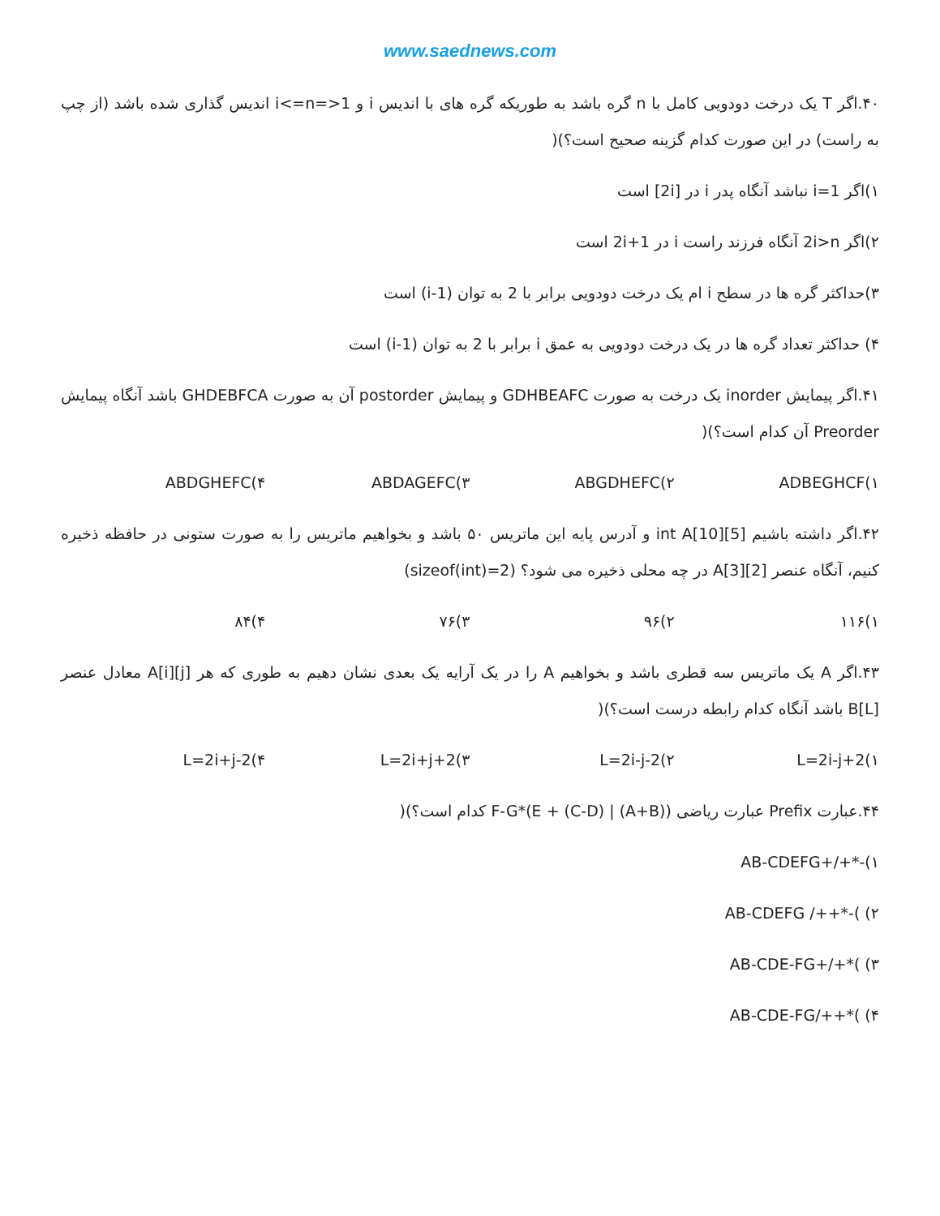www.saednews.com
۴۰.اگر T یک درخت دودویی کامل با n گره باشد به طوریکه گره های با اندیس i و 1<=i<=n اندیس گذاری شده باشد (از چپ به راست) در این صورت کدام گزینه صحیح است؟)(
۱)اگر i=1 نباشد آنگاه پدر i در [2i] است
۲)اگر 2i>n آنگاه فرزند راست i در 2i+1 است
۳)حداکثر گره ها در سطح i ام یک درخت دودویی برابر با 2 به توان (i-1) است
۴) حداکثر تعداد گره ها در یک درخت دودویی به عمق i برابر با 2 به توان (i-1) است
۴۱.اگر پیمایش inorder یک درخت به صورت GDHBEAFC و پیمایش postorder آن به صورت GHDEBFCA باشد آنگاه پیمایش Preorder آن کدام است؟)(
۱)ADBEGHCF ۲)ABGDHEFC ۳)ABDAGEFC ۴)ABDGHEFC
۴۲.اگر داشته باشیم int A[10][5] و آدرس پایه این ماتریس ۵۰ باشد و بخواهیم ماتریس را به صورت ستونی در حافظه ذخیره کنیم، آنگاه عنصر A[3][2] در چه محلی ذخیره می شود؟ (sizeof(int)=2)
۱)۱۱۶ ۲)۹۶ ۳)۷۶ ۴)۸۴
۴۳.اگر A یک ماتریس سه قطری باشد و بخواهیم A را در یک آرایه یک بعدی نشان دهیم به طوری که هر A[i][j] معادل عنصر B[L] باشد آنگاه کدام رابطه درست است؟)(
۱)L=2i-j+2 ۲)L=2i-j-2 ۳)L=2i+j+2 ۴)L=2i+j-2
۴۴.عبارت Prefix عبارت ریاضی ((A+B) | (C-D) + E)*F-G کدام است؟)(
۱)-*+/+AB-CDEFG
۲) )-*++/ AB-CDEFG
۳) )*+/+AB-CDE-FG
۴) )*++/AB-CDE-FG